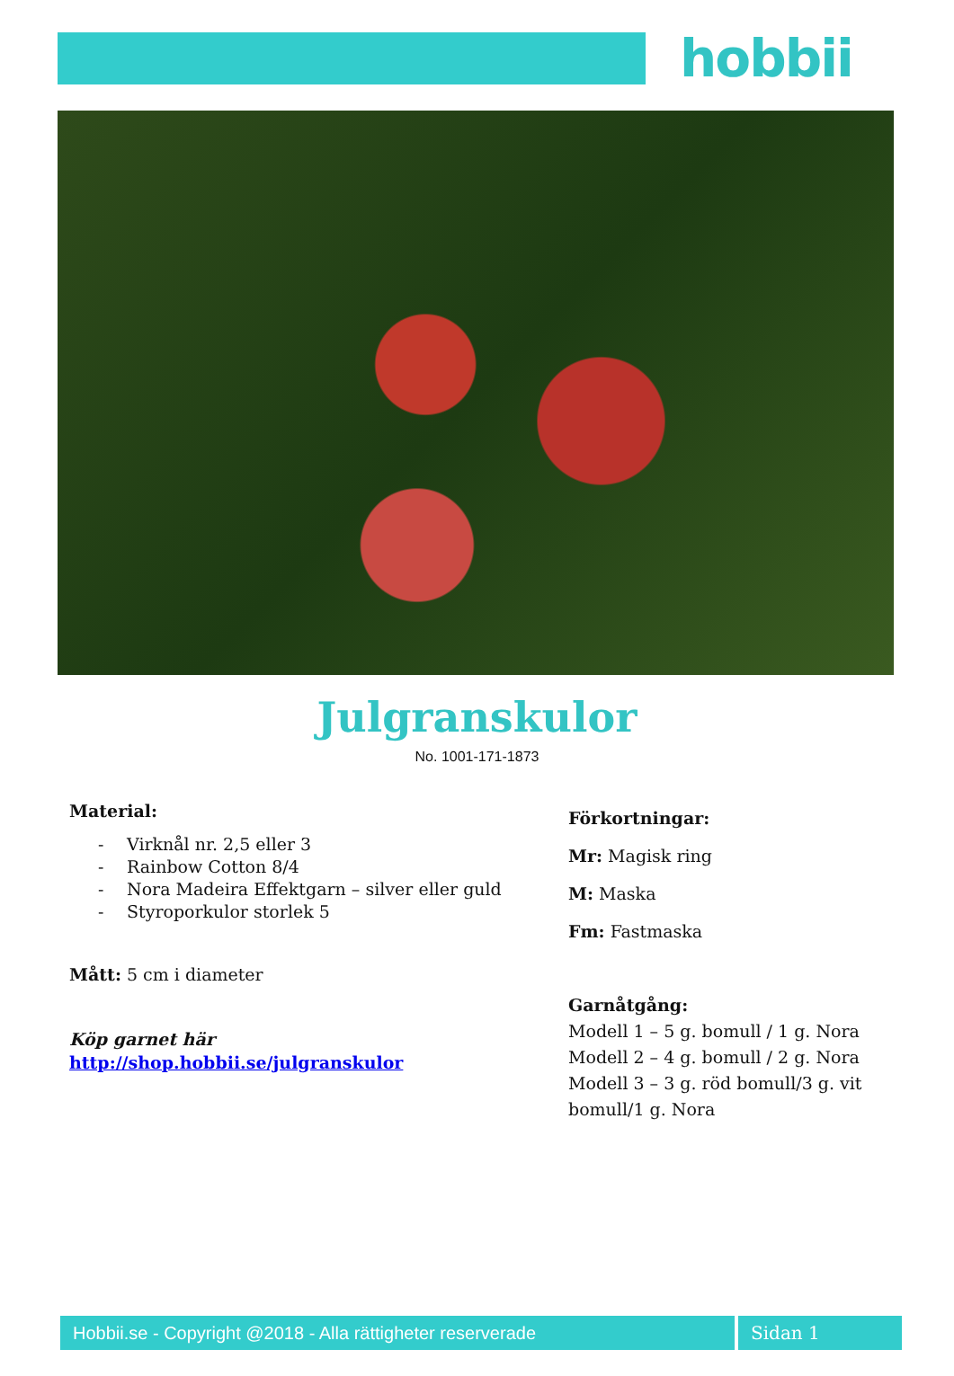hobbii
Julgranskulor
No. 1001-171-1873
Material:
- Virknål nr. 2,5 eller 3
- Rainbow Cotton 8/4
- Nora Madeira Effektgarn – silver eller guld
- Styroporkulor storlek 5
Mått: 5 cm i diameter
Köp garnet här
http://shop.hobbii.se/julgranskulor
Förkortningar:
Mr: Magisk ring
M: Maska
Fm: Fastmaska
Garnåtgång:
Modell 1 – 5 g. bomull / 1 g. Nora
Modell 2 – 4 g. bomull / 2 g. Nora
Modell 3 – 3 g. röd bomull/3 g. vit
bomull/1 g. Nora
Hobbii.se - Copyright @2018 - Alla rättigheter reserverade Sidan 1